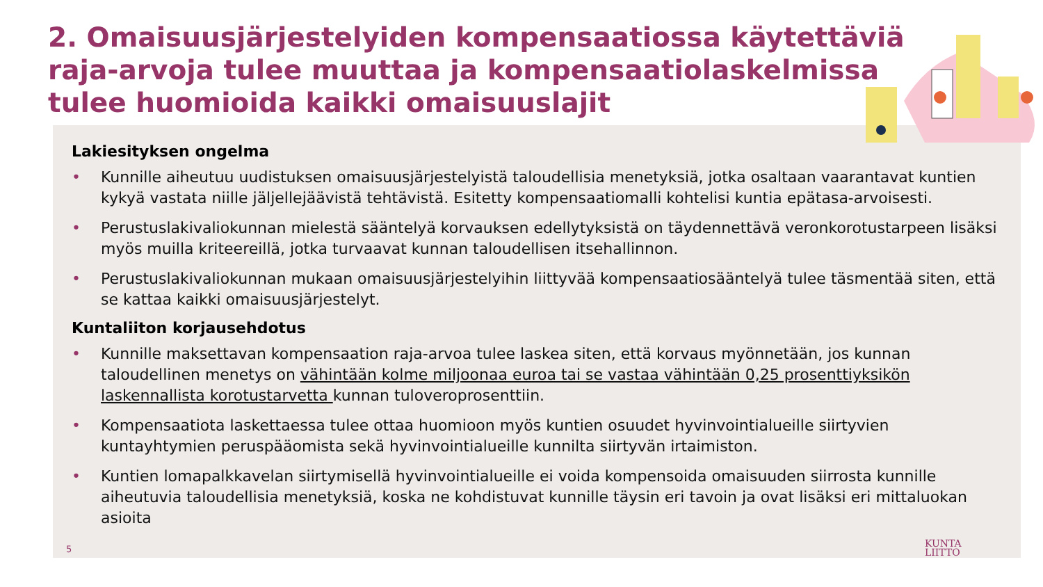2. Omaisuusjärjestelyiden kompensaatiossa käytettäviä raja-arvoja tulee muuttaa ja kompensaatiolaskelmissa tulee huomioida kaikki omaisuuslajit
Lakiesityksen ongelma
• Kunnille aiheutuu uudistuksen omaisuusjärjestelyistä taloudellisia menetyksiä, jotka osaltaan vaarantavat kuntien kykyä vastata niille jäljellejäävistä tehtävistä. Esitetty kompensaatiomalli kohtelisi kuntia epätasa-arvoisesti.
• Perustuslakivaliokunnan mielestä sääntelyä korvauksen edellytyksistä on täydennettävä veronkorotustarpeen lisäksi myös muilla kriteereillä, jotka turvaavat kunnan taloudellisen itsehallinnon.
• Perustuslakivaliokunnan mukaan omaisuusjärjestelyihin liittyvää kompensaatiosääntelyä tulee täsmentää siten, että se kattaa kaikki omaisuusjärjestelyt.
Kuntaliiton korjausehdotus
• Kunnille maksettavan kompensaation raja-arvoa tulee laskea siten, että korvaus myönnetään, jos kunnan taloudellinen menetys on vähintään kolme miljoonaa euroa tai se vastaa vähintään 0,25 prosenttiyksikön laskennallista korotustarvetta kunnan tuloveroprosenttiin.
• Kompensaatiota laskettaessa tulee ottaa huomioon myös kuntien osuudet hyvinvointialueille siirtyvien kuntayhtymien peruspääomista sekä hyvinvointialueille kunnilta siirtyvän irtaimiston.
• Kuntien lomapalkkavelan siirtymisellä hyvinvointialueille ei voida kompensoida omaisuuden siirrosta kunnille aiheutuvia taloudellisia menetyksiä, koska ne kohdistuvat kunnille täysin eri tavoin ja ovat lisäksi eri mittaluokan asioita
5
KUNTA
LIITTO